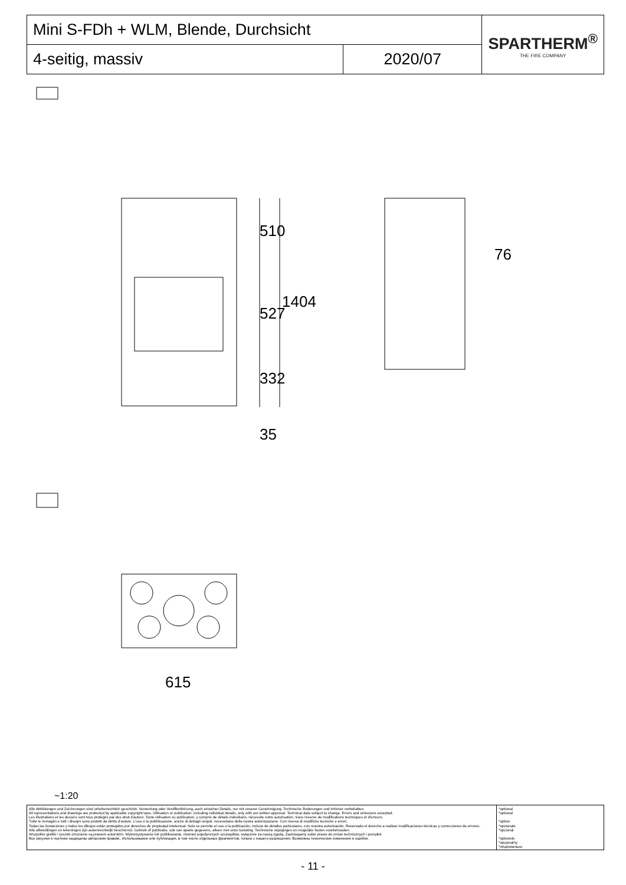| Mini S-FDh + WLM, Blende, Durchsicht | | SPARTHERM<sup>®</sup> THE FIRE COMPANY |
| 4-seitig, massiv | 2020/07 | |
510
527
332
1404
35
76
615
~1:20
| Alle Abbildungen und Zeichnungen sind urheberrechtlich geschützt. Verwertung oder Veröffentlichung, auch einzelner Details, nur mit unserer Genehmigung. Technische Änderungen und Irrtümer vorbehalten. All representations and drawings are protected by applicable copyright laws. Utilisation or publication, including individual details, only with our written approval. Technical data subject to change. Errors and omissions excepted. Les illustrations et les dessins sont tous protégés par des droit d'auteur. Toute utilisation ou publication, y compris de détails individuels, nécessite notre autorisation. Sous réserve de modifications techniques et d'erreurs. Tutte le immagini e tutti i disegni sono protetti da diritto d'autore. L'uso o la pubblicazione, anche di dettagli singoli, necessitano della nostra autorizzazione. Con riserva di modifiche tecniche e errori. Todas las ilustaciones y todos los dibujos están protegidos por derechos de propiedad intelectual. Solo se permite el uso o la publicación, incluso de detalles particulares, con nuestra autorización. Reservado el derecho a realizar modificaciones técnicas y correcciones de errores. Alle afbeeldingen en tekeningen zijn autersrechtelijk beschermd. Gebruik of publicatie, ook van aparte gegevens, alleen met onze toelating. Technische wijzigingen en mogelijke fouten voorbehouden. Wszystkie grafiki i rysunki chronione są prawem autorskim. Wykorzystywanie lub publikowanie, również pojedynczych szczegółów, wyłącznie za naszą zgodą. Zastrzegamy sobie prawo do zmian technicznych i pomyłek. Все рисунки и чертежи защищены авторским правом.. Использование или публикация, в том числе отдельных фрагментов, только с нашего разрешения. Возможны технические изменения и ошибки. | *optional *optional *option *opzionale *opcional *optionele *opcjonalny *опционально |
- 11 -